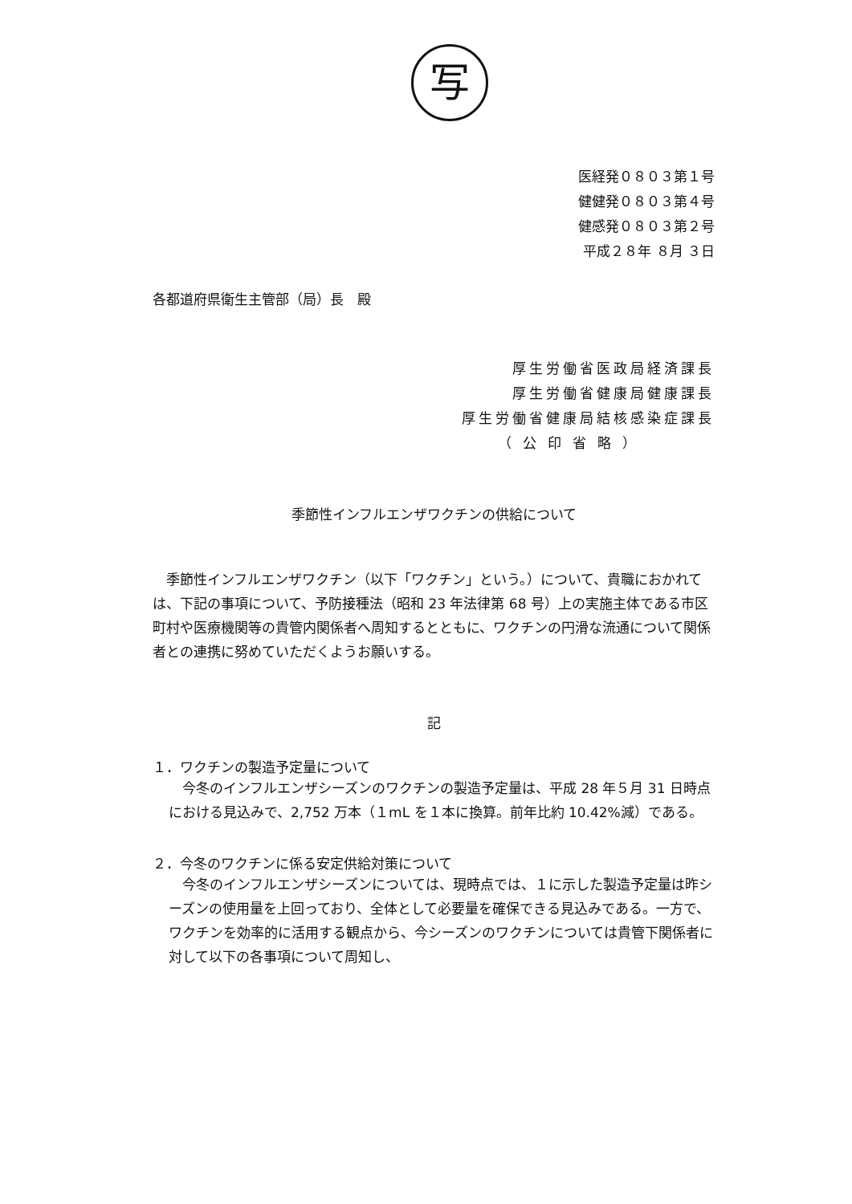写
医経発０８０３第１号
健健発０８０３第４号
健感発０８０３第２号
平成２８年 ８月 ３日
各都道府県衛生主管部（局）長　殿
厚生労働省医政局経済課長
厚生労働省健康局健康課長
厚生労働省健康局結核感染症課長
（公印省略）
季節性インフルエンザワクチンの供給について
季節性インフルエンザワクチン（以下「ワクチン」という。）について、貴職におかれては、下記の事項について、予防接種法（昭和 23 年法律第 68 号）上の実施主体である市区町村や医療機関等の貴管内関係者へ周知するとともに、ワクチンの円滑な流通について関係者との連携に努めていただくようお願いする。
記
１．ワクチンの製造予定量について
今冬のインフルエンザシーズンのワクチンの製造予定量は、平成 28 年５月 31 日時点における見込みで、2,752 万本（１mL を１本に換算。前年比約 10.42%減）である。
２．今冬のワクチンに係る安定供給対策について
今冬のインフルエンザシーズンについては、現時点では、１に示した製造予定量は昨シーズンの使用量を上回っており、全体として必要量を確保できる見込みである。一方で、ワクチンを効率的に活用する観点から、今シーズンのワクチンについては貴管下関係者に対して以下の各事項について周知し、